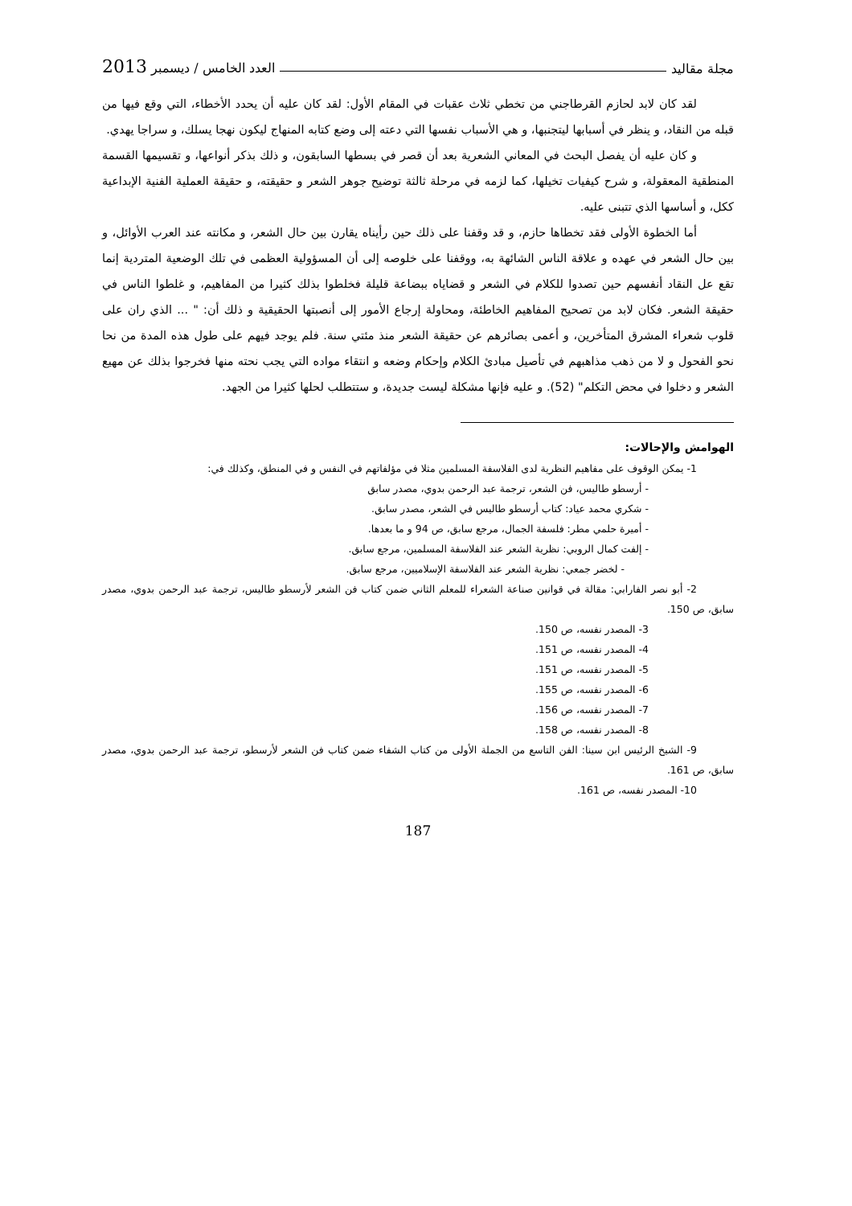مجلة مقاليد العدد الخامس / ديسمبر 2013
لقد كان لابد لحازم القرطاجني من تخطي ثلاث عقبات في المقام الأول: لقد كان عليه أن يحدد الأخطاء، التي وقع فيها من قبله من النقاد، و ينظر في أسبابها ليتجنبها، و هي الأسباب نفسها التي دعته إلى وضع كتابه المنهاج ليكون نهجا يسلك، و سراجا يهدي.
و كان عليه أن يفصل البحث في المعاني الشعرية بعد أن قصر في بسطها السابقون، و ذلك بذكر أنواعها، و تقسيمها القسمة المنطقية المعقولة، و شرح كيفيات تخيلها، كما لزمه في مرحلة ثالثة توضيح جوهر الشعر و حقيقته، و حقيقة العملية الفنية الإبداعية ككل، و أساسها الذي تتبنى عليه.
أما الخطوة الأولى فقد تخطاها حازم، و قد وقفنا على ذلك حين رأيناه يقارن بين حال الشعر، و مكانته عند العرب الأوائل، و بين حال الشعر في عهده و علاقة الناس الشائهة به، ووقفنا على خلوصه إلى أن المسؤولية العظمى في تلك الوضعية المتردية إنما تقع عل النقاد أنفسهم حين تصدوا للكلام في الشعر و قضاياه ببضاعة قليلة فخلطوا بذلك كثيرا من المفاهيم، و غلطوا الناس في حقيقة الشعر. فكان لابد من تصحيح المفاهيم الخاطئة، ومحاولة إرجاع الأمور إلى أنصبتها الحقيقية و ذلك أن: " ... الذي ران على قلوب شعراء المشرق المتأخرين، و أعمى بصائرهم عن حقيقة الشعر منذ مئتي سنة. فلم يوجد فيهم على طول هذه المدة من نحا نحو الفحول و لا من ذهب مذاهبهم في تأصيل مبادئ الكلام وإحكام وضعه و انتقاء مواده التي يجب نحته منها فخرجوا بذلك عن مهيع الشعر و دخلوا في محض التكلم" (52). و عليه فإنها مشكلة ليست جديدة، و ستتطلب لحلها كثيرا من الجهد.
الهوامش والإحالات:
1- يمكن الوقوف على مفاهيم النظرية لدى الفلاسفة المسلمين مثلا في مؤلفاتهم في النفس و في المنطق، وكذلك في:
- أرسطو طاليس، فن الشعر، ترجمة عبد الرحمن بدوي، مصدر سابق
- شكري محمد عياد: كتاب أرسطو طاليس في الشعر، مصدر سابق.
- أميرة حلمي مطر: فلسفة الجمال، مرجع سابق، ص 94 و ما بعدها.
- إلفت كمال الروبي: نظرية الشعر عند الفلاسفة المسلمين، مرجع سابق.
- لخضر جمعي: نظرية الشعر عند الفلاسفة الإسلاميين، مرجع سابق.
2- أبو نصر الفارابي: مقالة في قوانين صناعة الشعراء للمعلم الثاني ضمن كتاب فن الشعر لأرسطو طاليس، ترجمة عبد الرحمن بدوي، مصدر سابق، ص 150.
3- المصدر نفسه، ص 150.
4- المصدر نفسه، ص 151.
5- المصدر نفسه، ص 151.
6- المصدر نفسه، ص 155.
7- المصدر نفسه، ص 156.
8- المصدر نفسه، ص 158.
9- الشيخ الرئيس ابن سينا: الفن التاسع من الجملة الأولى من كتاب الشفاء ضمن كتاب فن الشعر لأرسطو، ترجمة عبد الرحمن بدوي، مصدر سابق، ص 161.
10- المصدر نفسه، ص 161.
187